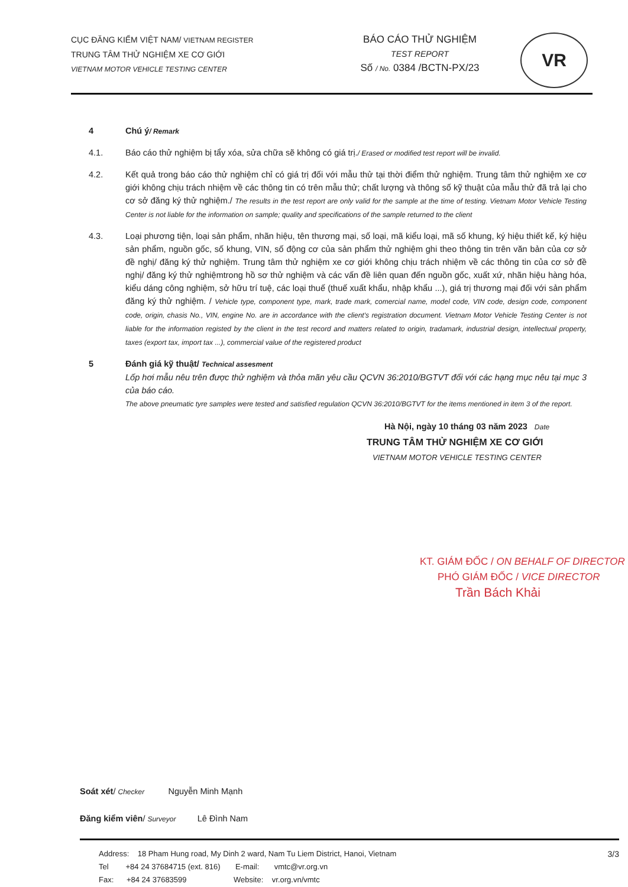CỤC ĐĂNG KIỂM VIỆT NAM/ VIETNAM REGISTER
TRUNG TÂM THỬ NGHIỆM XE CƠ GIỚI
VIETNAM MOTOR VEHICLE TESTING CENTER
BÁO CÁO THỬ NGHIỆM
TEST REPORT
Số / No. 0384 /BCTN-PX/23
VR
4 Chú ý/ Remark
4.1. Báo cáo thử nghiệm bị tẩy xóa, sửa chữa sẽ không có giá trị./ Erased or modified test report will be invalid.
4.2. Kết quả trong báo cáo thử nghiệm chỉ có giá trị đối với mẫu thử tại thời điểm thử nghiệm. Trung tâm thử nghiệm xe cơ giới không chịu trách nhiệm về các thông tin có trên mẫu thử; chất lượng và thông số kỹ thuật của mẫu thử đã trả lại cho cơ sở đăng ký thử nghiệm./ The results in the test report are only valid for the sample at the time of testing. Vietnam Motor Vehicle Testing Center is not liable for the information on sample; quality and specifications of the sample returned to the client
4.3. Loại phương tiện, loại sản phẩm, nhãn hiệu, tên thương mại, số loại, mã kiểu loại, mã số khung, ký hiệu thiết kế, ký hiệu sản phẩm, nguồn gốc, số khung, VIN, số động cơ của sản phẩm thử nghiệm ghi theo thông tin trên văn bản của cơ sở đề nghị/ đăng ký thử nghiệm. Trung tâm thử nghiệm xe cơ giới không chịu trách nhiệm về các thông tin của cơ sở đề nghị/ đăng ký thử nghiệmtrong hồ sơ thử nghiệm và các vấn đề liên quan đến nguồn gốc, xuất xứ, nhãn hiệu hàng hóa, kiểu dáng công nghiệm, sở hữu trí tuệ, các loại thuế (thuế xuất khẩu, nhập khẩu ...), giá trị thương mại đối với sản phẩm đăng ký thử nghiệm. / Vehicle type, component type, mark, trade mark, comercial name, model code, VIN code, design code, component code, origin, chasis No., VIN, engine No. are in accordance with the client's registration document. Vietnam Motor Vehicle Testing Center is not liable for the information registed by the client in the test record and matters related to origin, tradamark, industrial design, intellectual property, taxes (export tax, import tax ...), commercial value of the registered product
5 Đánh giá kỹ thuật/ Technical assesment
Lốp hơi mẫu nêu trên được thử nghiệm và thỏa mãn yêu cầu QCVN 36:2010/BGTVT đối với các hạng mục nêu tại mục 3 của báo cáo.
The above pneumatic tyre samples were tested and satisfied regulation QCVN 36:2010/BGTVT for the items mentioned in item 3 of the report.
Hà Nội, ngày 10 tháng 03 năm 2023 Date
TRUNG TÂM THỬ NGHIỆM XE CƠ GIỚI
VIETNAM MOTOR VEHICLE TESTING CENTER
KT. GIÁM ĐỐC / ON BEHALF OF DIRECTOR
PHÓ GIÁM ĐỐC / VICE DIRECTOR
Trần Bách Khải
Soát xét/ Checker Nguyễn Minh Mạnh
Đăng kiểm viên/ Surveyor Lê Đình Nam
Address: 18 Pham Hung road, My Dinh 2 ward, Nam Tu Liem District, Hanoi, Vietnam 3/3
Tel +84 24 37684715 (ext. 816) E-mail: vmtc@vr.org.vn
Fax: +84 24 37683599 Website: vr.org.vn/vmtc